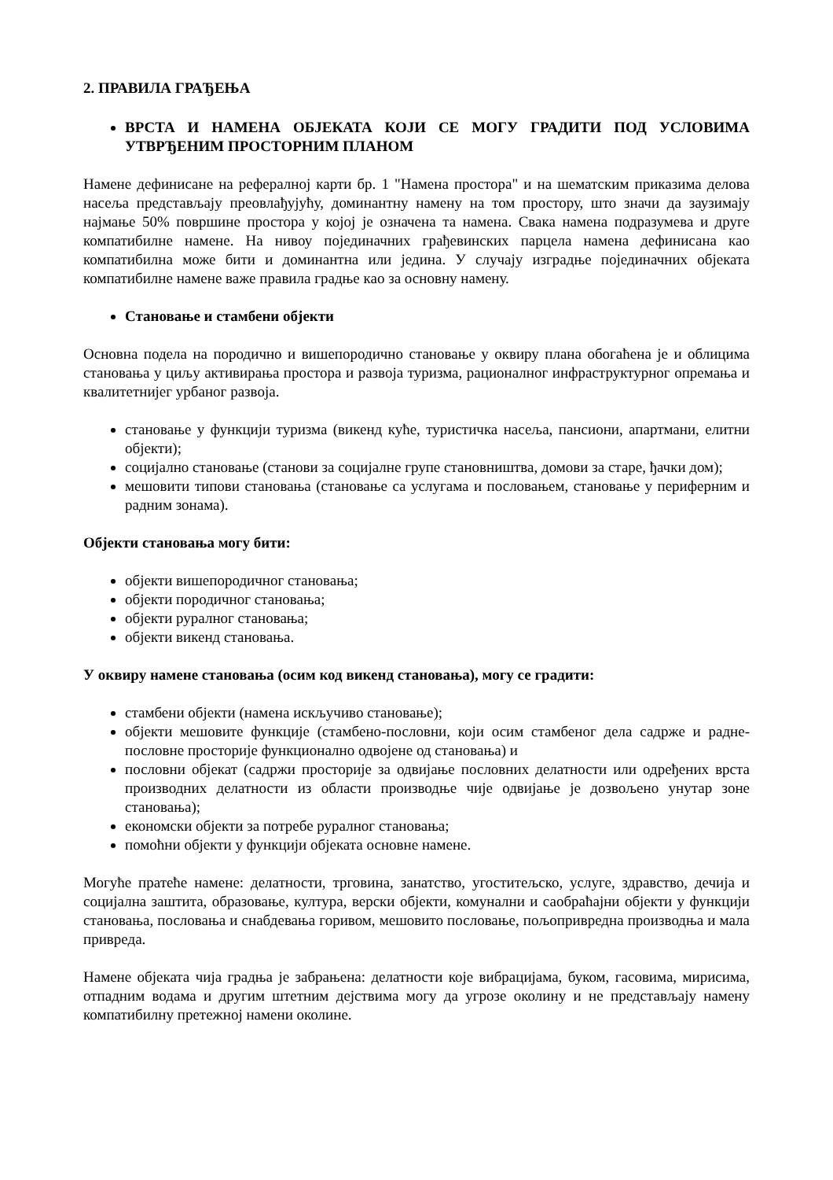2. ПРАВИЛА ГРАЂЕЊА
ВРСТА И НАМЕНА ОБЈЕКАТА КОЈИ СЕ МОГУ ГРАДИТИ ПОД УСЛОВИМА УТВРЂЕНИМ ПРОСТОРНИМ ПЛАНОМ
Намене дефинисане на рефералној карти бр. 1 "Намена простора" и на шематским приказима делова насеља представљају преовлађујућу, доминантну намену на том простору, што значи да заузимају најмање 50% површине простора у којој је означена та намена. Свака намена подразумева и друге компатибилне намене. На нивоу појединачних грађевинских парцела намена дефинисана као компатибилна може бити и доминантна или једина. У случају изградње појединачних објеката компатибилне намене важе правила градње као за основну намену.
Становање и стамбени објекти
Основна подела на породично и вишепородично становање у оквиру плана обогаћена је и облицима становања у циљу активирања простора и развоја туризма, рационалног инфраструктурног опремања и квалитетнијег урбаног развоја.
становање у функцији туризма (викенд куће, туристичка насеља, пансиони, апартмани, елитни објекти);
социјално становање (станови за социјалне групе становништва, домови за старе, ђачки дом);
мешовити типови становања (становање са услугама и пословањем, становање у периферним и радним зонама).
Објекти становања могу бити:
објекти вишепородичног становања;
објекти породичног становања;
објекти руралног становања;
објекти викенд становања.
У оквиру намене становања (осим код викенд становања), могу се градити:
стамбени објекти (намена искључиво становање);
објекти мешовите функције (стамбено-пословни, који осим стамбеног дела садрже и радне-пословне просторије функционално одвојене од становања) и
пословни објекат (садржи просторије за одвијање пословних делатности или одређених врста производних делатности из области производње чије одвијање је дозвољено унутар зоне становања);
економски објекти за потребе руралног становања;
помоћни објекти у функцији објеката основне намене.
Могуће пратеће намене: делатности, трговина, занатство, угоститељско, услуге, здравство, дечија и социјална заштита, образовање, култура, верски објекти, комунални и саобраћајни објекти у функцији становања, пословања и снабдевања горивом, мешовито пословање, пољопривредна производња и мала привреда.
Намене објеката чија градња је забрањена: делатности које вибрацијама, буком, гасовима, мирисима, отпадним водама и другим штетним дејствима могу да угрозе околину и не представљају намену компатибилну претежној намени околине.